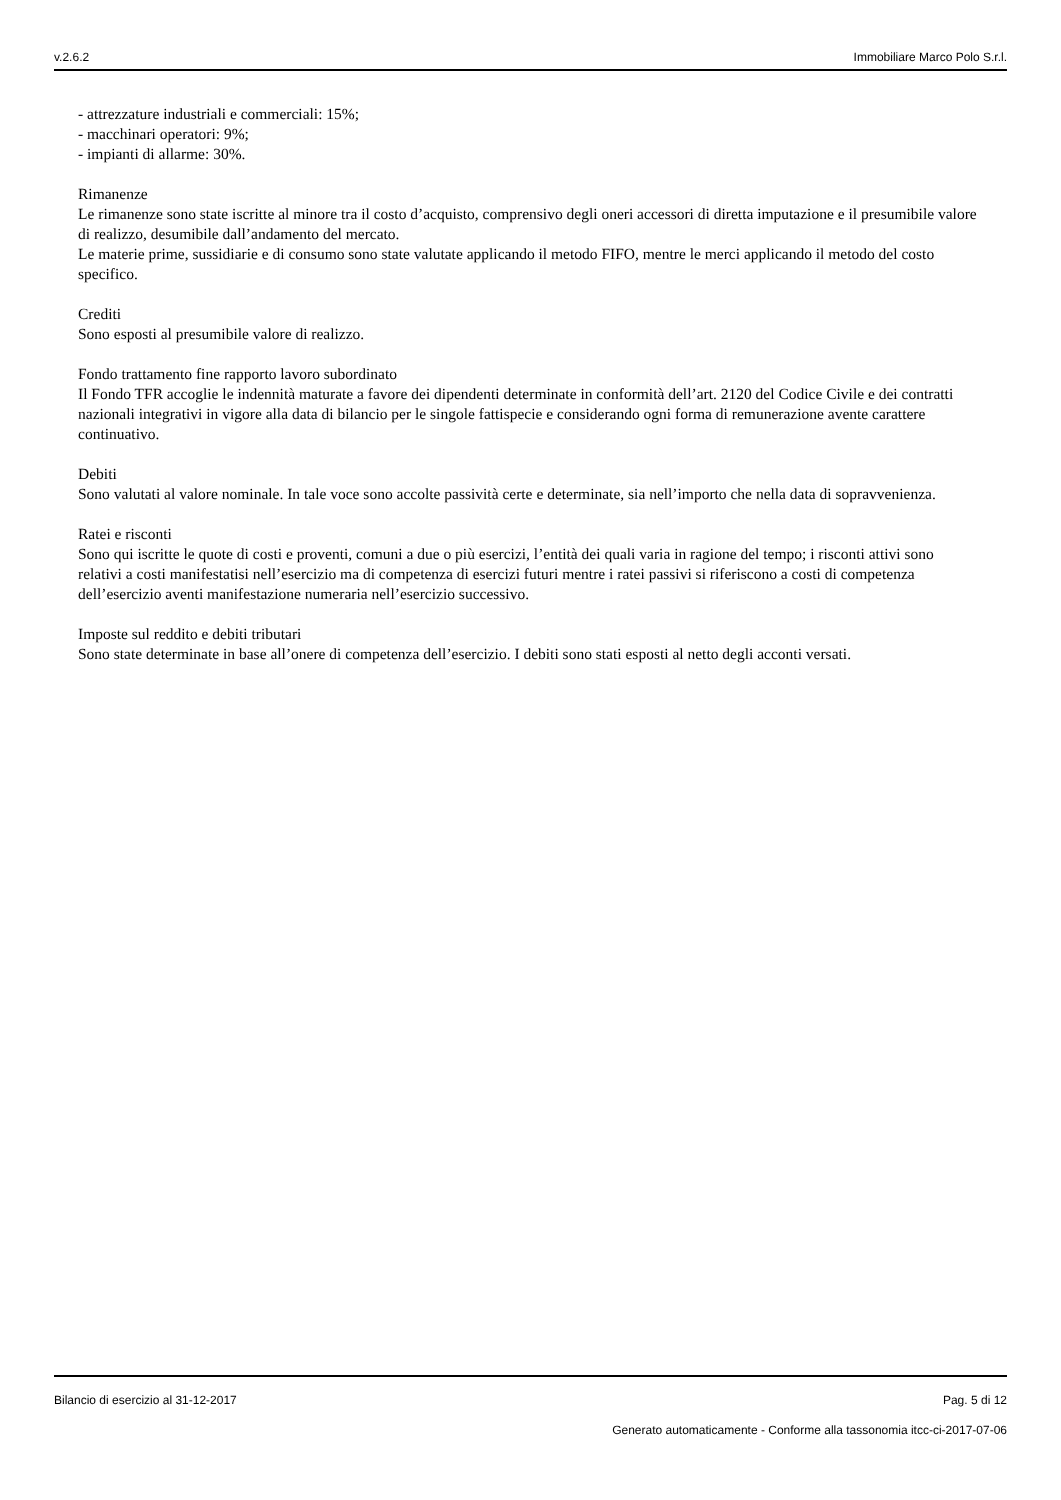v.2.6.2 Immobiliare Marco Polo S.r.l.
- attrezzature industriali e commerciali: 15%;
- macchinari operatori: 9%;
- impianti di allarme: 30%.
Rimanenze
Le rimanenze sono state iscritte al minore tra il costo d’acquisto, comprensivo degli oneri accessori di diretta imputazione e il presumibile valore di realizzo, desumibile dall’andamento del mercato.
Le materie prime, sussidiarie e di consumo sono state valutate applicando il metodo FIFO, mentre le merci applicando il metodo del costo specifico.
Crediti
Sono esposti al presumibile valore di realizzo.
Fondo trattamento fine rapporto lavoro subordinato
Il Fondo TFR accoglie le indennità maturate a favore dei dipendenti determinate in conformità dell’art. 2120 del Codice Civile e dei contratti nazionali integrativi in vigore alla data di bilancio per le singole fattispecie e considerando ogni forma di remunerazione avente carattere continuativo.
Debiti
Sono valutati al valore nominale. In tale voce sono accolte passività certe e determinate, sia nell’importo che nella data di sopravvenienza.
Ratei e risconti
Sono qui iscritte le quote di costi e proventi, comuni a due o più esercizi, l’entità dei quali varia in ragione del tempo; i risconti attivi sono relativi a costi manifestatisi nell’esercizio ma di competenza di esercizi futuri mentre i ratei passivi si riferiscono a costi di competenza dell’esercizio aventi manifestazione numeraria nell’esercizio successivo.
Imposte sul reddito e debiti tributari
Sono state determinate in base all’onere di competenza dell’esercizio. I debiti sono stati esposti al netto degli acconti versati.
Bilancio di esercizio al 31-12-2017 Pag. 5 di 12
Generato automaticamente - Conforme alla tassonomia itcc-ci-2017-07-06